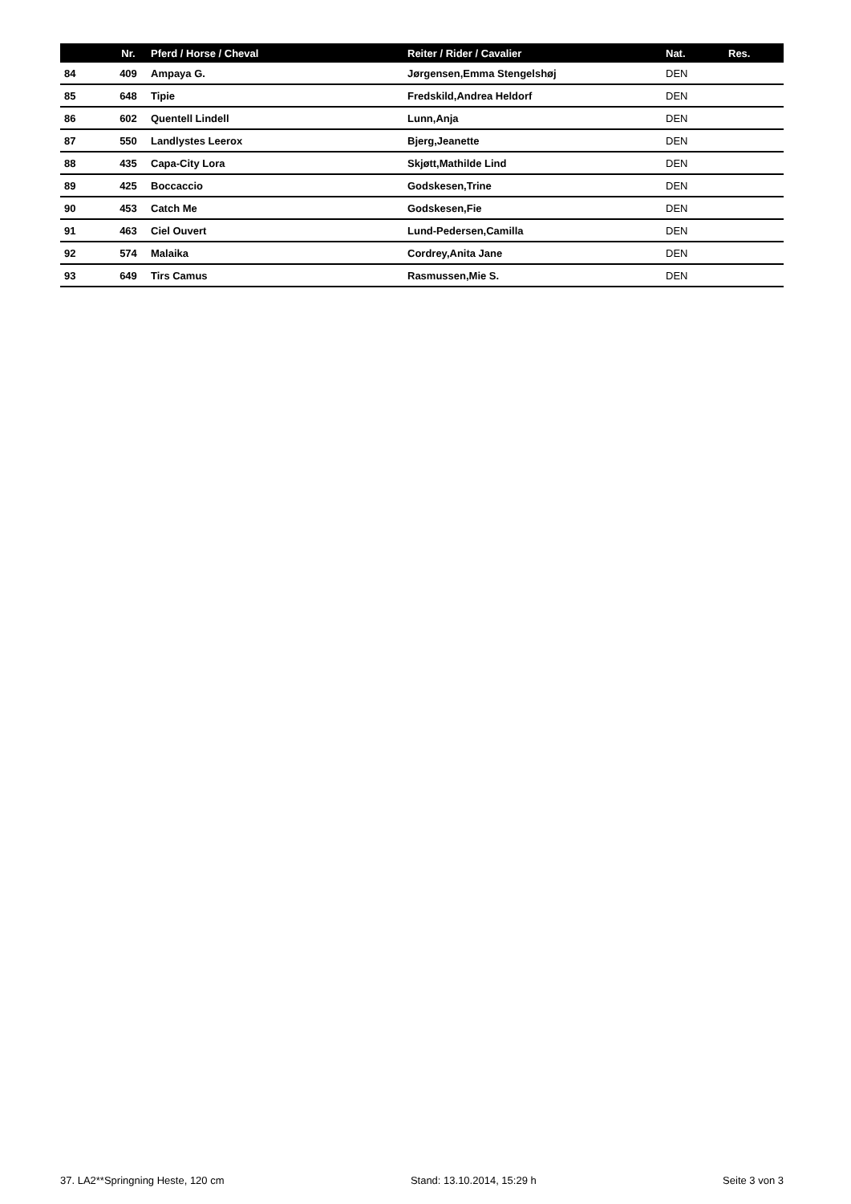| | Nr. | Pferd / Horse / Cheval | Reiter / Rider / Cavalier | Nat. | Res. |
| --- | --- | --- | --- | --- | --- |
| 84 | 409 | Ampaya G. | Jørgensen,Emma Stengelshøj | DEN | |
| 85 | 648 | Tipie | Fredskild,Andrea Heldorf | DEN | |
| 86 | 602 | Quentell Lindell | Lunn,Anja | DEN | |
| 87 | 550 | Landlystes Leerox | Bjerg,Jeanette | DEN | |
| 88 | 435 | Capa-City Lora | Skjøtt,Mathilde Lind | DEN | |
| 89 | 425 | Boccaccio | Godskesen,Trine | DEN | |
| 90 | 453 | Catch Me | Godskesen,Fie | DEN | |
| 91 | 463 | Ciel Ouvert | Lund-Pedersen,Camilla | DEN | |
| 92 | 574 | Malaika | Cordrey,Anita Jane | DEN | |
| 93 | 649 | Tirs Camus | Rasmussen,Mie S. | DEN | |
37. LA2**Springning Heste, 120 cm Stand: 13.10.2014, 15:29 h Seite 3 von 3